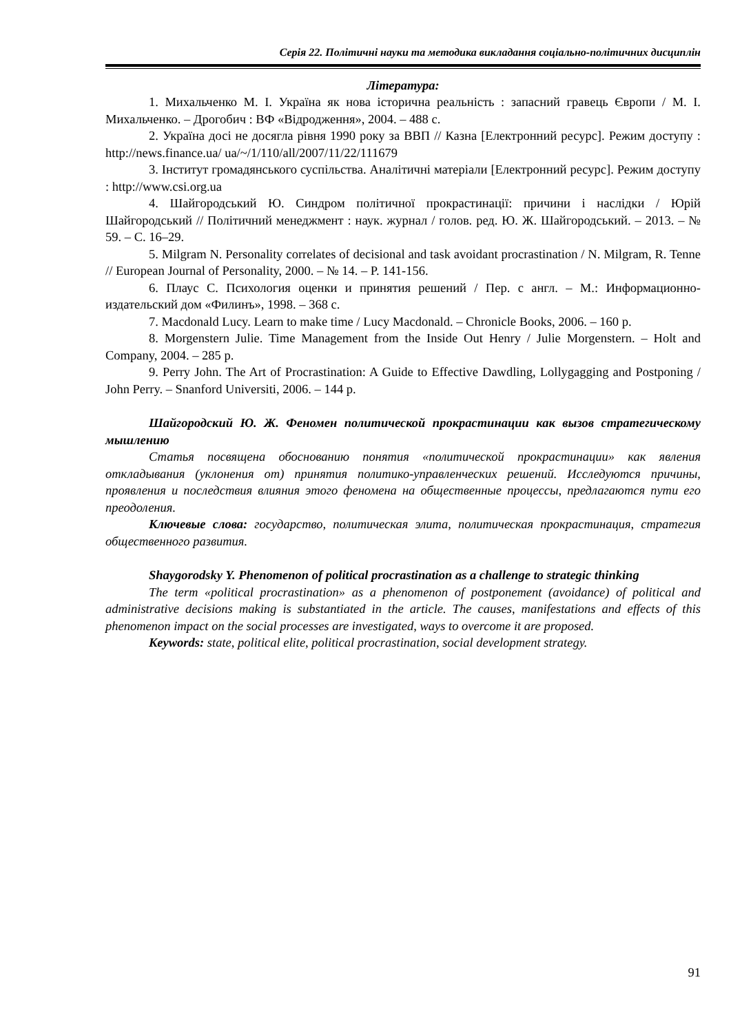Серія 22. Політичні науки та методика викладання соціально-політичних дисциплін
Література:
1. Михальченко М. І. Україна як нова історична реальність : запасний гравець Європи / М. І. Михальченко. – Дрогобич : ВФ «Відродження», 2004. – 488 с.
2. Україна досі не досягла рівня 1990 року за ВВП // Казна [Електронний ресурс]. Режим доступу : http://news.finance.ua/ ua/~/1/110/all/2007/11/22/111679
3. Інститут громадянського суспільства. Аналітичні матеріали [Електронний ресурс]. Режим доступу : http://www.csi.org.ua
4. Шайгородський Ю. Синдром політичної прокрастинації: причини і наслідки / Юрій Шайгородський // Політичний менеджмент : наук. журнал / голов. ред. Ю. Ж. Шайгородський. – 2013. – № 59. – С. 16–29.
5. Milgram N. Personality correlates of decisional and task avoidant procrastination / N. Milgram, R. Tenne // European Journal of Personality, 2000. – № 14. – P. 141-156.
6. Плаус С. Психология оценки и принятия решений / Пер. с англ. – М.: Информационно-издательский дом «Филинъ», 1998. – 368 с.
7. Macdonald Lucy. Learn to make time / Lucy Macdonald. – Chronicle Books, 2006. – 160 p.
8. Morgenstern Julie. Time Management from the Inside Out Henry / Julie Morgenstern. – Holt and Company, 2004. – 285 p.
9. Perry John. The Art of Procrastination: A Guide to Effective Dawdling, Lollygagging and Postponing / John Perry. – Snanford Universiti, 2006. – 144 p.
Шайгородский Ю. Ж. Феномен политической прокрастинации как вызов стратегическому мышлению
Статья посвящена обоснованию понятия «политической прокрастинации» как явления откладывания (уклонения от) принятия политико-управленческих решений. Исследуются причины, проявления и последствия влияния этого феномена на общественные процессы, предлагаются пути его преодоления.
Ключевые слова: государство, политическая элита, политическая прокрастинация, стратегия общественного развития.
Shaygorodsky Y. Phenomenon of political procrastination as a challenge to strategic thinking
The term «political procrastination» as a phenomenon of postponement (avoidance) of political and administrative decisions making is substantiated in the article. The causes, manifestations and effects of this phenomenon impact on the social processes are investigated, ways to overcome it are proposed.
Keywords: state, political elite, political procrastination, social development strategy.
91